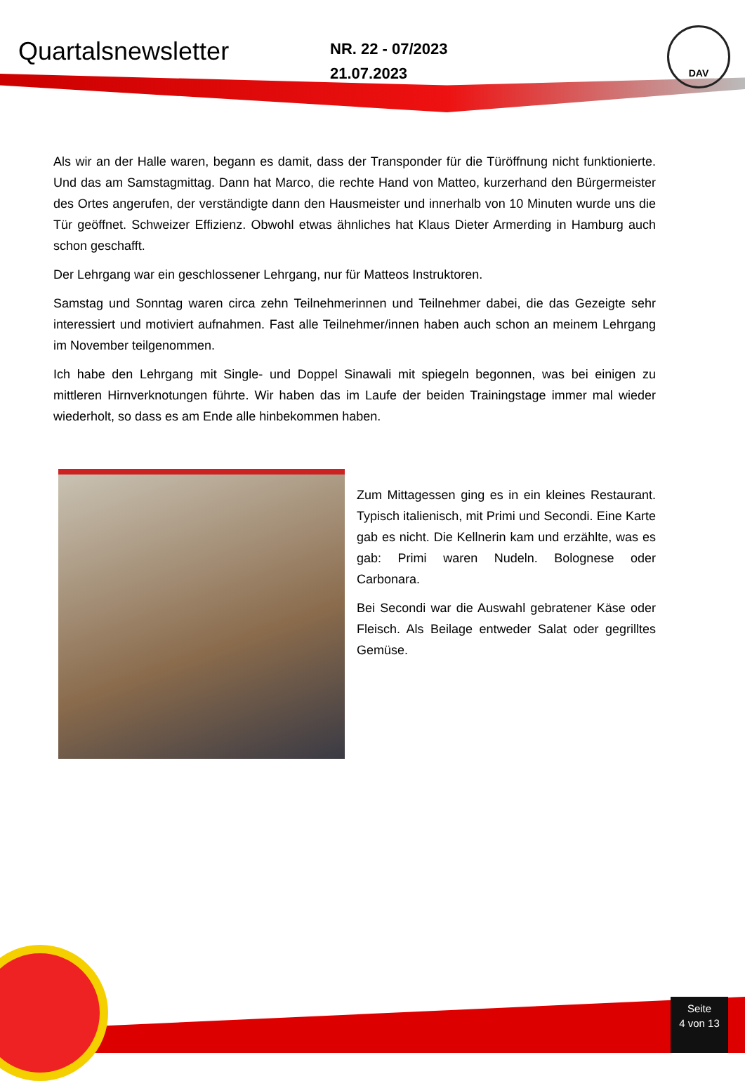Quartalsnewsletter
NR. 22 - 07/2023
21.07.2023
DAV
Als wir an der Halle waren, begann es damit, dass der Transponder für die Türöffnung nicht funktionierte. Und das am Samstagmittag. Dann hat Marco, die rechte Hand von Matteo, kurzerhand den Bürgermeister des Ortes angerufen, der verständigte dann den Hausmeister und innerhalb von 10 Minuten wurde uns die Tür geöffnet. Schweizer Effizienz. Obwohl etwas ähnliches hat Klaus Dieter Armerding in Hamburg auch schon geschafft.
Der Lehrgang war ein geschlossener Lehrgang, nur für Matteos Instruktoren.
Samstag und Sonntag waren circa zehn Teilnehmerinnen und Teilnehmer dabei, die das Gezeigte sehr interessiert und motiviert aufnahmen. Fast alle Teilnehmer/innen haben auch schon an meinem Lehrgang im November teilgenommen.
Ich habe den Lehrgang mit Single- und Doppel Sinawali mit spiegeln begonnen, was bei einigen zu mittleren Hirnverknotungen führte. Wir haben das im Laufe der beiden Trainingstage immer mal wieder wiederholt, so dass es am Ende alle hinbekommen haben.
Zum Mittagessen ging es in ein kleines Restaurant. Typisch italienisch, mit Primi und Secondi. Eine Karte gab es nicht. Die Kellnerin kam und erzählte, was es gab: Primi waren Nudeln. Bolognese oder Carbonara.
Bei Secondi war die Auswahl gebratener Käse oder Fleisch. Als Beilage entweder Salat oder gegrilltes Gemüse.
Seite
4 von 13